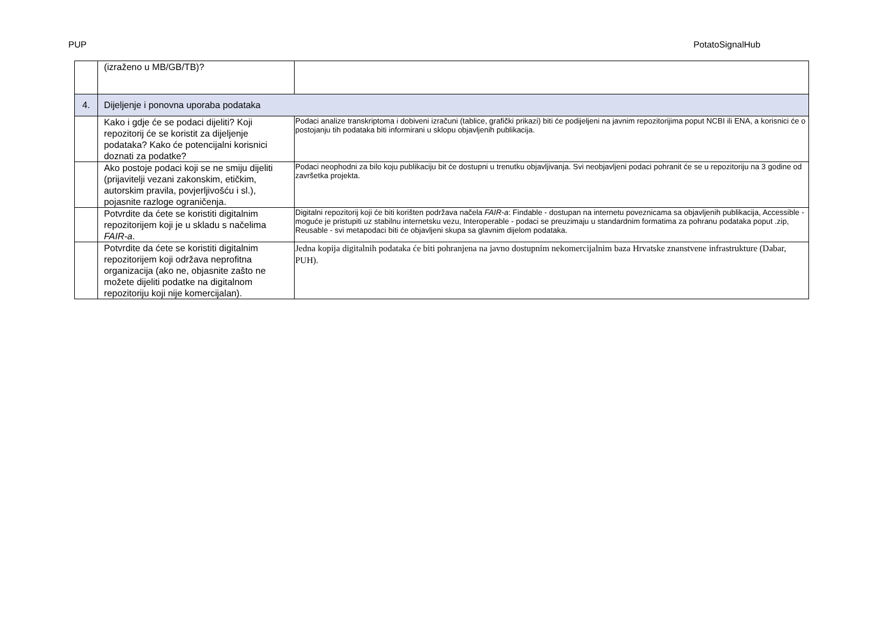PUP PotatoSignalHub
| | (izraženo u MB/GB/TB)? | |
| 4. | Dijeljenje i ponovna uporaba podataka | |
| | Kako i gdje će se podaci dijeliti? Koji repozitorij će se koristit za dijeljenje podataka? Kako će potencijalni korisnici doznati za podatke? | Podaci analize transkriptoma i dobiveni izračuni (tablice, grafički prikazi) biti će podijeljeni na javnim repozitorijima poput NCBI ili ENA, a korisnici će o postojanju tih podataka biti informirani u sklopu objavljenih publikacija. |
| | Ako postoje podaci koji se ne smiju dijeliti (prijavitelji vezani zakonskim, etičkim, autorskim pravila, povjerljivošću i sl.), pojasnite razloge ograničenja. | Podaci neophodni za bilo koju publikaciju bit će dostupni u trenutku objavljivanja. Svi neobjavljeni podaci pohranit će se u repozitoriju na 3 godine od završetka projekta. |
| | Potvrdite da ćete se koristiti digitalnim repozitorijem koji je u skladu s načelima FAIR-a . | Digitalni repozitorij koji će biti korišten podržava načela FAIR-a : Findable - dostupan na internetu poveznicama sa objavljenih publikacija, Accessible - moguće je pristupiti uz stabilnu internetsku vezu, Interoperable - podaci se preuzimaju u standardnim formatima za pohranu podataka poput .zip, Reusable - svi metapodaci biti će objavljeni skupa sa glavnim dijelom podataka. |
| | Potvrdite da ćete se koristiti digitalnim repozitorijem koji održava neprofitna organizacija (ako ne, objasnite zašto ne možete dijeliti podatke na digitalnom repozitoriju koji nije komercijalan). | Jedna kopija digitalnih podataka će biti pohranjena na javno dostupnim nekomercijalnim baza Hrvatske znanstvene infrastrukture (Dabar, PUH). |